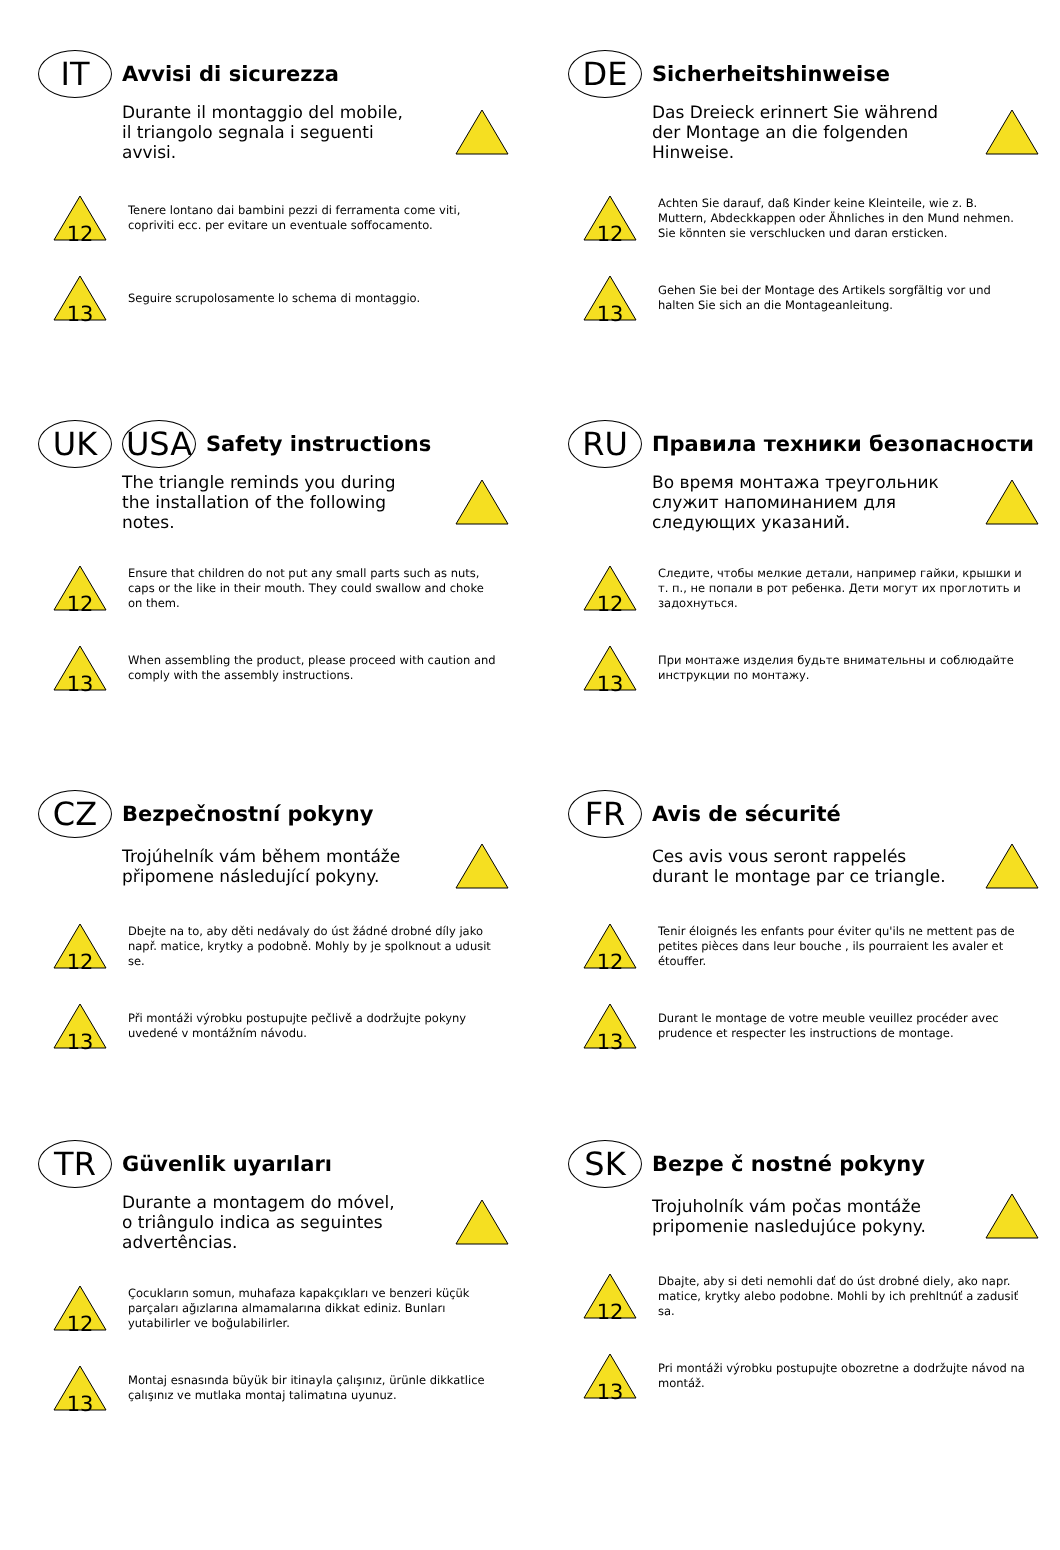IT
Avvisi di sicurezza
Durante il montaggio del mobile,
il triangolo segnala i seguenti
avvisi.
12
Tenere lontano dai bambini pezzi di ferramenta come viti, copriviti ecc. per evitare un eventuale soffocamento.
13
Seguire scrupolosamente lo schema di montaggio.
DE
Sicherheitshinweise
Das Dreieck erinnert Sie während
der Montage an die folgenden
Hinweise.
12
Achten Sie darauf, daß Kinder keine Kleinteile, wie z. B. Muttern, Abdeckkappen oder Ähnliches in den Mund nehmen. Sie könnten sie verschlucken und daran ersticken.
13
Gehen Sie bei der Montage des Artikels sorgfältig vor und halten Sie sich an die Montageanleitung.
UK USA
Safety instructions
The triangle reminds you during
the installation of the following
notes.
12
Ensure that children do not put any small parts such as nuts, caps or the like in their mouth. They could swallow and choke on them.
13
When assembling the product, please proceed with caution and comply with the assembly instructions.
RU
Правила техники безопасности
Во время монтажа треугольник
служит напоминанием для
следующих указаний.
12
Следите, чтобы мелкие детали, например гайки, крышки и т. п., не попали в рот ребенка. Дети могут их проглотить и задохнуться.
13
При монтаже изделия будьте внимательны и соблюдайте инструкции по монтажу.
CZ
Bezpečnostní pokyny
Trojúhelník vám během montáže
připomene následující pokyny.
12
Dbejte na to, aby děti nedávaly do úst žádné drobné díly jako např. matice, krytky a podobně. Mohly by je spolknout a udusit se.
13
Při montáži výrobku postupujte pečlivě a dodržujte pokyny uvedené v montážním návodu.
FR
Avis de sécurité
Ces avis vous seront rappelés
durant le montage par ce triangle.
12
Tenir éloignés les enfants pour éviter qu'ils ne mettent pas de petites pièces dans leur bouche , ils pourraient les avaler et étouffer.
13
Durant le montage de votre meuble veuillez procéder avec prudence et respecter les instructions de montage.
TR
Güvenlik uyarıları
Durante a montagem do móvel,
o triângulo indica as seguintes
advertências.
12
Çocukların somun, muhafaza kapakçıkları ve benzeri küçük parçaları ağızlarına almamalarına dikkat ediniz. Bunları yutabilirler ve boğulabilirler.
13
Montaj esnasında büyük bir itinayla çalışınız, ürünle dikkatlice çalışınız ve mutlaka montaj talimatına uyunuz.
SK
Bezpe č nostné pokyny
Trojuholník vám počas montáže
pripomenie nasledujúce pokyny.
12
Dbajte, aby si deti nemohli dať do úst drobné diely, ako napr. matice, krytky alebo podobne. Mohli by ich prehltnúť a zadusiť sa.
13
Pri montáži výrobku postupujte obozretne a dodržujte návod na montáž.